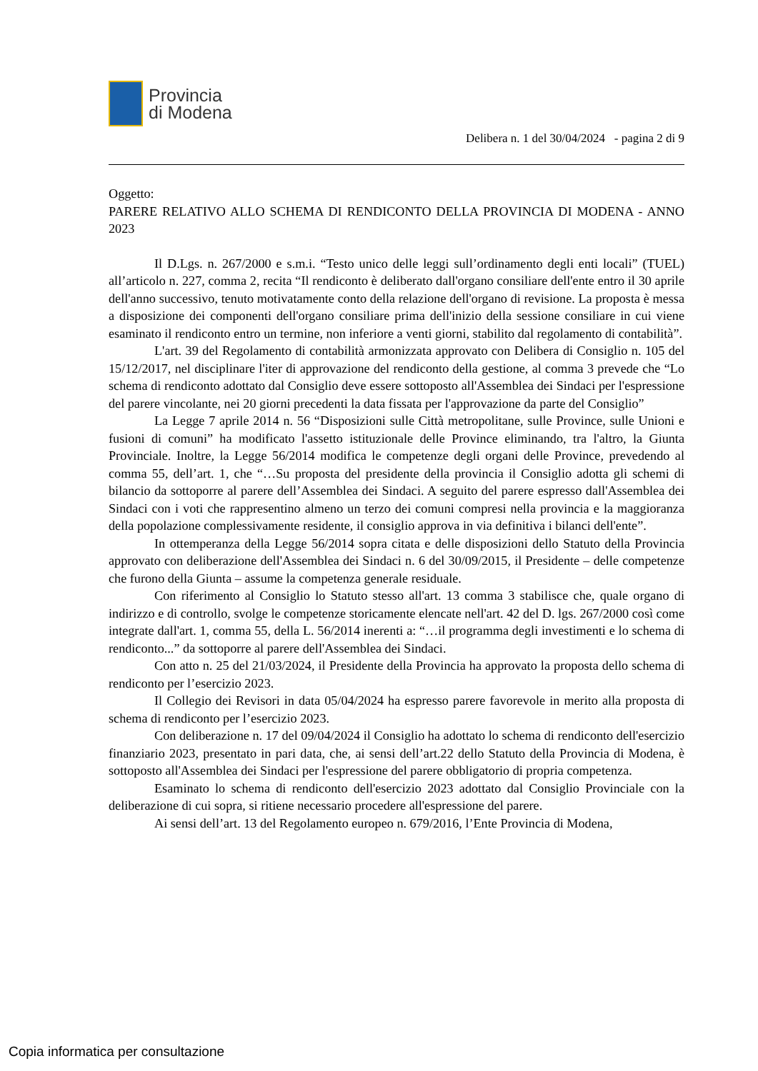Provincia
di Modena
Delibera n. 1 del 30/04/2024 - pagina 2 di 9
Oggetto:
PARERE RELATIVO ALLO SCHEMA DI RENDICONTO DELLA PROVINCIA DI MODENA - ANNO 2023
Il D.Lgs. n. 267/2000 e s.m.i. “Testo unico delle leggi sull’ordinamento degli enti locali” (TUEL) all’articolo n. 227, comma 2, recita “Il rendiconto è deliberato dall'organo consiliare dell'ente entro il 30 aprile dell'anno successivo, tenuto motivatamente conto della relazione dell'organo di revisione. La proposta è messa a disposizione dei componenti dell'organo consiliare prima dell'inizio della sessione consiliare in cui viene esaminato il rendiconto entro un termine, non inferiore a venti giorni, stabilito dal regolamento di contabilità”.
L'art. 39 del Regolamento di contabilità armonizzata approvato con Delibera di Consiglio n. 105 del 15/12/2017, nel disciplinare l'iter di approvazione del rendiconto della gestione, al comma 3 prevede che “Lo schema di rendiconto adottato dal Consiglio deve essere sottoposto all'Assemblea dei Sindaci per l'espressione del parere vincolante, nei 20 giorni precedenti la data fissata per l'approvazione da parte del Consiglio”
La Legge 7 aprile 2014 n. 56 “Disposizioni sulle Città metropolitane, sulle Province, sulle Unioni e fusioni di comuni” ha modificato l'assetto istituzionale delle Province eliminando, tra l'altro, la Giunta Provinciale. Inoltre, la Legge 56/2014 modifica le competenze degli organi delle Province, prevedendo al comma 55, dell’art. 1, che “…Su proposta del presidente della provincia il Consiglio adotta gli schemi di bilancio da sottoporre al parere dell’Assemblea dei Sindaci. A seguito del parere espresso dall'Assemblea dei Sindaci con i voti che rappresentino almeno un terzo dei comuni compresi nella provincia e la maggioranza della popolazione complessivamente residente, il consiglio approva in via definitiva i bilanci dell'ente”.
In ottemperanza della Legge 56/2014 sopra citata e delle disposizioni dello Statuto della Provincia approvato con deliberazione dell'Assemblea dei Sindaci n. 6 del 30/09/2015, il Presidente – delle competenze che furono della Giunta – assume la competenza generale residuale.
Con riferimento al Consiglio lo Statuto stesso all'art. 13 comma 3 stabilisce che, quale organo di indirizzo e di controllo, svolge le competenze storicamente elencate nell'art. 42 del D. lgs. 267/2000 così come integrate dall'art. 1, comma 55, della L. 56/2014 inerenti a: “…il programma degli investimenti e lo schema di rendiconto...” da sottoporre al parere dell'Assemblea dei Sindaci.
Con atto n. 25 del 21/03/2024, il Presidente della Provincia ha approvato la proposta dello schema di rendiconto per l’esercizio 2023.
Il Collegio dei Revisori in data 05/04/2024 ha espresso parere favorevole in merito alla proposta di schema di rendiconto per l’esercizio 2023.
Con deliberazione n. 17 del 09/04/2024 il Consiglio ha adottato lo schema di rendiconto dell'esercizio finanziario 2023, presentato in pari data, che, ai sensi dell’art.22 dello Statuto della Provincia di Modena, è sottoposto all'Assemblea dei Sindaci per l'espressione del parere obbligatorio di propria competenza.
Esaminato lo schema di rendiconto dell'esercizio 2023 adottato dal Consiglio Provinciale con la deliberazione di cui sopra, si ritiene necessario procedere all'espressione del parere.
Ai sensi dell’art. 13 del Regolamento europeo n. 679/2016, l’Ente Provincia di Modena,
Copia informatica per consultazione